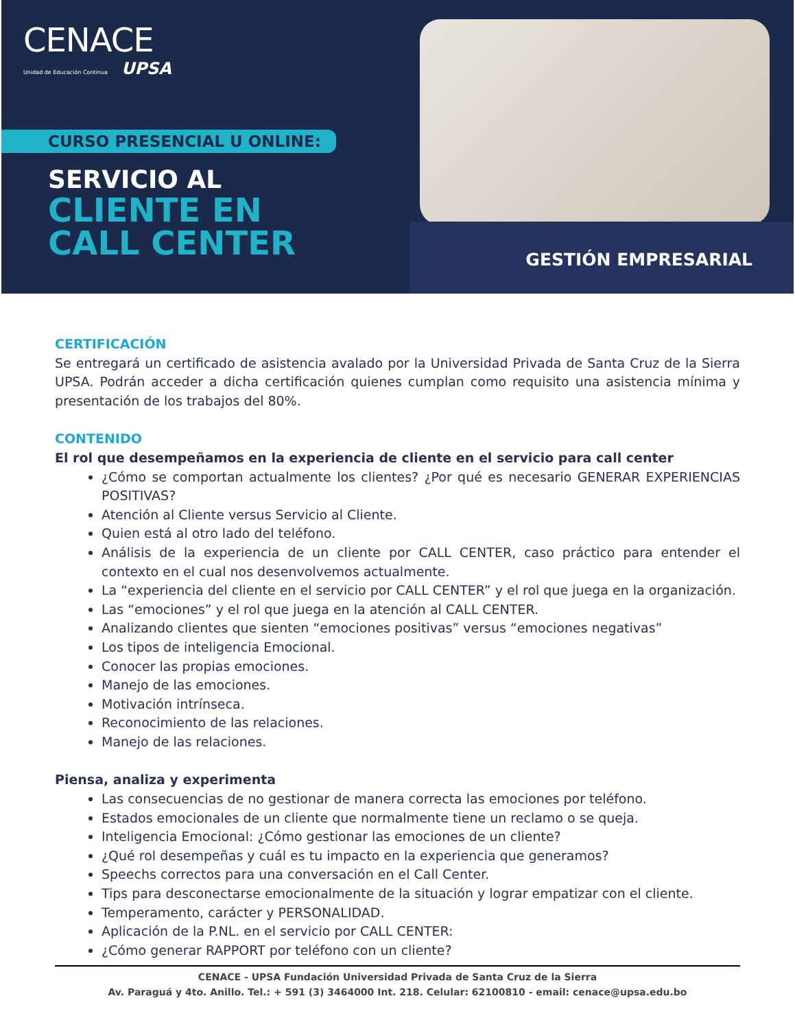CENACE
Unidad de Educación Continua UPSA
CURSO PRESENCIAL U ONLINE:
SERVICIO AL
CLIENTE EN
CALL CENTER
GESTIÓN EMPRESARIAL
CERTIFICACIÓN
Se entregará un certificado de asistencia avalado por la Universidad Privada de Santa Cruz de la Sierra UPSA. Podrán acceder a dicha certificación quienes cumplan como requisito una asistencia mínima y presentación de los trabajos del 80%.
CONTENIDO
El rol que desempeñamos en la experiencia de cliente en el servicio para call center
¿Cómo se comportan actualmente los clientes? ¿Por qué es necesario GENERAR EXPERIENCIAS POSITIVAS?
Atención al Cliente versus Servicio al Cliente.
Quien está al otro lado del teléfono.
Análisis de la experiencia de un cliente por CALL CENTER, caso práctico para entender el contexto en el cual nos desenvolvemos actualmente.
La “experiencia del cliente en el servicio por CALL CENTER” y el rol que juega en la organización.
Las “emociones” y el rol que juega en la atención al CALL CENTER.
Analizando clientes que sienten “emociones positivas” versus “emociones negativas”
Los tipos de inteligencia Emocional.
Conocer las propias emociones.
Manejo de las emociones.
Motivación intrínseca.
Reconocimiento de las relaciones.
Manejo de las relaciones.
Piensa, analiza y experimenta
Las consecuencias de no gestionar de manera correcta las emociones por teléfono.
Estados emocionales de un cliente que normalmente tiene un reclamo o se queja.
Inteligencia Emocional: ¿Cómo gestionar las emociones de un cliente?
¿Qué rol desempeñas y cuál es tu impacto en la experiencia que generamos?
Speechs correctos para una conversación en el Call Center.
Tips para desconectarse emocionalmente de la situación y lograr empatizar con el cliente.
Temperamento, carácter y PERSONALIDAD.
Aplicación de la P.NL. en el servicio por CALL CENTER:
¿Cómo generar RAPPORT por teléfono con un cliente?
CENACE - UPSA Fundación Universidad Privada de Santa Cruz de la Sierra
Av. Paraguá y 4to. Anillo. Tel.: + 591 (3) 3464000 Int. 218. Celular: 62100810 - email: cenace@upsa.edu.bo